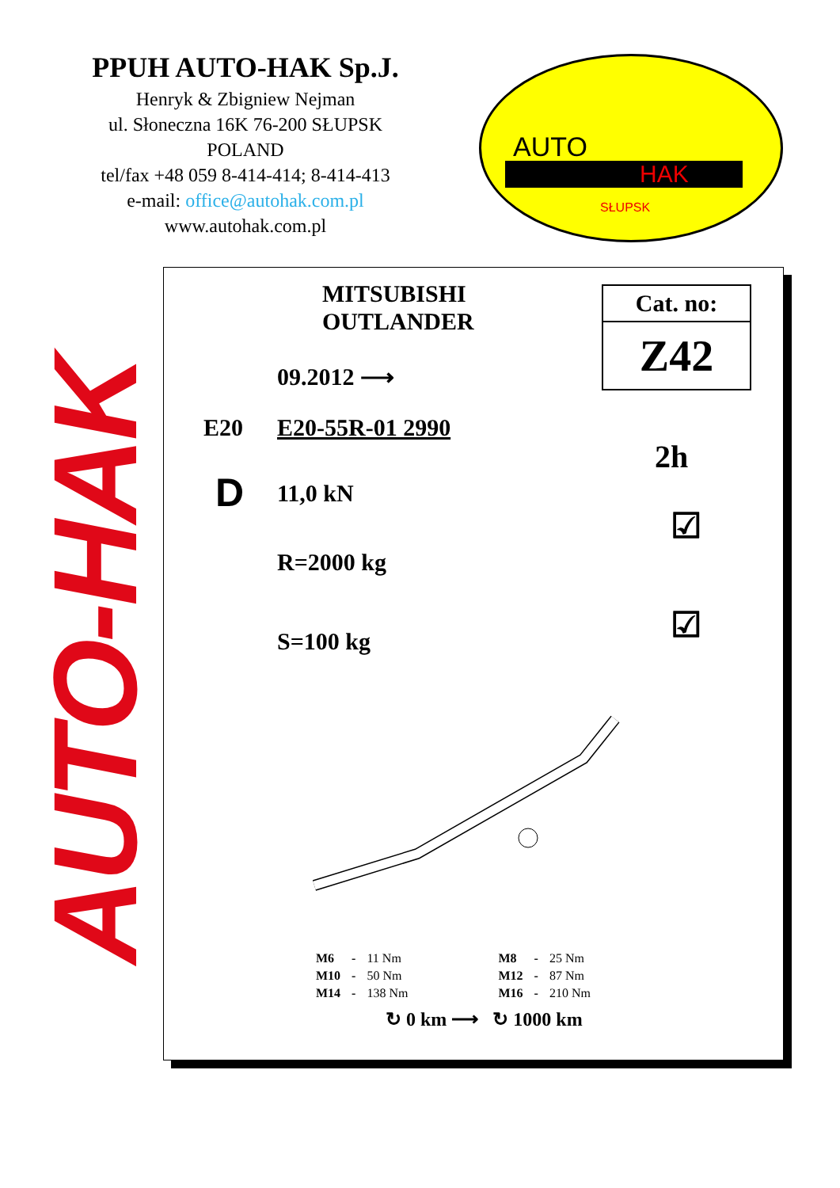PPUH AUTO-HAK Sp.J.
Henryk & Zbigniew Nejman
ul. Słoneczna 16K 76-200 SŁUPSK
POLAND
tel/fax +48 059 8-414-414; 8-414-413
e-mail: office@autohak.com.pl
www.autohak.com.pl
AUTO
HAK
SŁUPSK
AUTO-HAK
MITSUBISHI
OUTLANDER
Cat. no:
Z42
09.2012 ⟶
E20 E20-55R-01 2990
2h
D 11,0 kN
R=2000 kg
S=100 kg
☑
☑
| M6 | - | 11 Nm | M8 | - | 25 Nm |
| M10 | - | 50 Nm | M12 | - | 87 Nm |
| M14 | - | 138 Nm | M16 | - | 210 Nm |
↻ 0 km ⟶ ↻ 1000 km